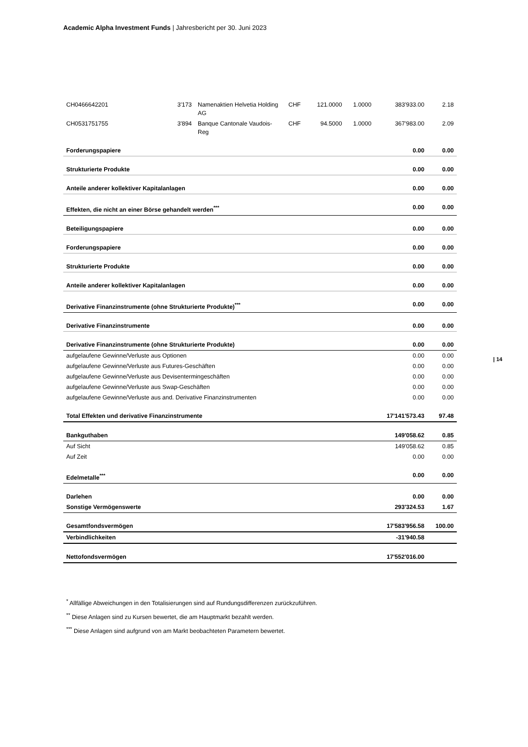Academic Alpha Investment Funds | Jahresbericht per 30. Juni 2023
| CH0466642201 | 3'173 | Namenaktien Helvetia Holding AG | CHF | 121.0000 | 1.0000 | 383'933.00 | 2.18 |
| CH0531751755 | 3'894 | Banque Cantonale Vaudois-Reg | CHF | 94.5000 | 1.0000 | 367'983.00 | 2.09 |
| Forderungspapiere | | | | | | 0.00 | 0.00 |
| Strukturierte Produkte | | | | | | 0.00 | 0.00 |
| Anteile anderer kollektiver Kapitalanlagen | | | | | | 0.00 | 0.00 |
| Effekten, die nicht an einer Börse gehandelt werden<sup>***</sup> | | | | | | 0.00 | 0.00 |
| Beteiligungspapiere | | | | | | 0.00 | 0.00 |
| Forderungspapiere | | | | | | 0.00 | 0.00 |
| Strukturierte Produkte | | | | | | 0.00 | 0.00 |
| Anteile anderer kollektiver Kapitalanlagen | | | | | | 0.00 | 0.00 |
| Derivative Finanzinstrumente (ohne Strukturierte Produkte)<sup>***</sup> | | | | | | 0.00 | 0.00 |
| Derivative Finanzinstrumente | | | | | | 0.00 | 0.00 |
| Derivative Finanzinstrumente (ohne Strukturierte Produkte) | | | | | | 0.00 | 0.00 |
| aufgelaufene Gewinne/Verluste aus Optionen | | | | | | 0.00 | 0.00 |
| aufgelaufene Gewinne/Verluste aus Futures-Geschäften | | | | | | 0.00 | 0.00 |
| aufgelaufene Gewinne/Verluste aus Devisentermingeschäften | | | | | | 0.00 | 0.00 |
| aufgelaufene Gewinne/Verluste aus Swap-Geschäften | | | | | | 0.00 | 0.00 |
| aufgelaufene Gewinne/Verluste aus and. Derivative Finanzinstrumenten | | | | | | 0.00 | 0.00 |
| Total Effekten und derivative Finanzinstrumente | | | | | | 17'141'573.43 | 97.48 |
| Bankguthaben | | | | | | 149'058.62 | 0.85 |
| Auf Sicht | | | | | | 149'058.62 | 0.85 |
| Auf Zeit | | | | | | 0.00 | 0.00 |
| Edelmetalle<sup>***</sup> | | | | | | 0.00 | 0.00 |
| Darlehen | | | | | | 0.00 | 0.00 |
| Sonstige Vermögenswerte | | | | | | 293'324.53 | 1.67 |
| Gesamtfondsvermögen | | | | | | 17'583'956.58 | 100.00 |
| Verbindlichkeiten | | | | | | -31'940.58 | |
| Nettofondsvermögen | | | | | | 17'552'016.00 | |
| 14
<sup>*</sup> Allfällige Abweichungen in den Totalisierungen sind auf Rundungsdifferenzen zurückzuführen.
<sup>**</sup> Diese Anlagen sind zu Kursen bewertet, die am Hauptmarkt bezahlt werden.
<sup>***</sup> Diese Anlagen sind aufgrund von am Markt beobachteten Parametern bewertet.